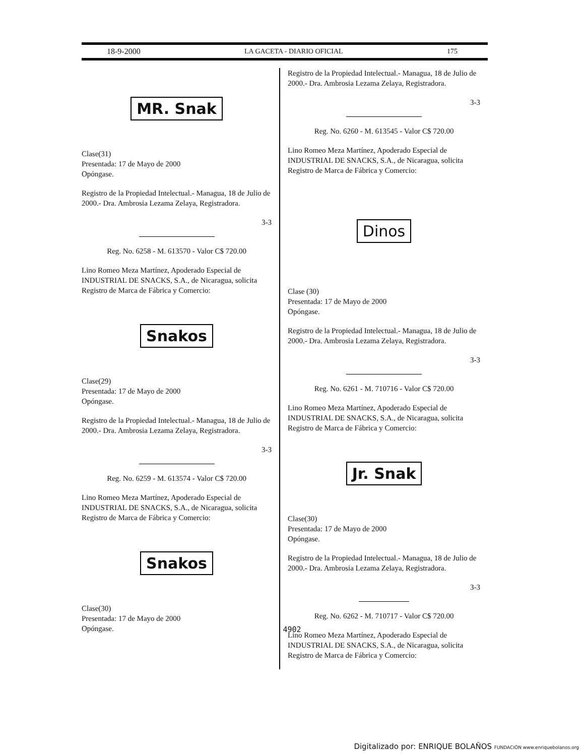18-9-2000 LA GACETA - DIARIO OFICIAL 175
MR. Snak
Clase(31)
Presentada: 17 de Mayo de 2000
Opóngase.
Registro de la Propiedad Intelectual.- Managua, 18 de Julio de 2000.- Dra. Ambrosia Lezama Zelaya, Registradora.
3-3
Reg. No. 6258 - M. 613570 - Valor C$ 720.00
Lino Romeo Meza Martínez, Apoderado Especial de INDUSTRIAL DE SNACKS, S.A., de Nicaragua, solicita Registro de Marca de Fábrica y Comercio:
Snakos
Clase(29)
Presentada: 17 de Mayo de 2000
Opóngase.
Registro de la Propiedad Intelectual.- Managua, 18 de Julio de 2000.- Dra. Ambrosia Lezama Zelaya, Registradora.
3-3
Reg. No. 6259 - M. 613574 - Valor C$ 720.00
Lino Romeo Meza Martínez, Apoderado Especial de INDUSTRIAL DE SNACKS, S.A., de Nicaragua, solicita Registro de Marca de Fábrica y Comercio:
Snakos
Clase(30)
Presentada: 17 de Mayo de 2000
Opóngase.
Registro de la Propiedad Intelectual.- Managua, 18 de Julio de 2000.- Dra. Ambrosia Lezama Zelaya, Registradora.
3-3
Reg. No. 6260 - M. 613545 - Valor C$ 720.00
Lino Romeo Meza Martínez, Apoderado Especial de INDUSTRIAL DE SNACKS, S.A., de Nicaragua, solicita Registro de Marca de Fábrica y Comercio:
Dinos
Clase (30)
Presentada: 17 de Mayo de 2000
Opóngase.
Registro de la Propiedad Intelectual.- Managua, 18 de Julio de 2000.- Dra. Ambrosia Lezama Zelaya, Registradora.
3-3
Reg. No. 6261 - M. 710716 - Valor C$ 720.00
Lino Romeo Meza Martínez, Apoderado Especial de INDUSTRIAL DE SNACKS, S.A., de Nicaragua, solicita Registro de Marca de Fábrica y Comercio:
Jr. Snak
Clase(30)
Presentada: 17 de Mayo de 2000
Opóngase.
Registro de la Propiedad Intelectual.- Managua, 18 de Julio de 2000.- Dra. Ambrosia Lezama Zelaya, Registradora.
3-3
Reg. No. 6262 - M. 710717 - Valor C$ 720.00
Lino Romeo Meza Martínez, Apoderado Especial de INDUSTRIAL DE SNACKS, S.A., de Nicaragua, solicita Registro de Marca de Fábrica y Comercio:
4902
Digitalizado por: ENRIQUE BOLAÑOS FUNDACIÓN www.enriquebolanos.org